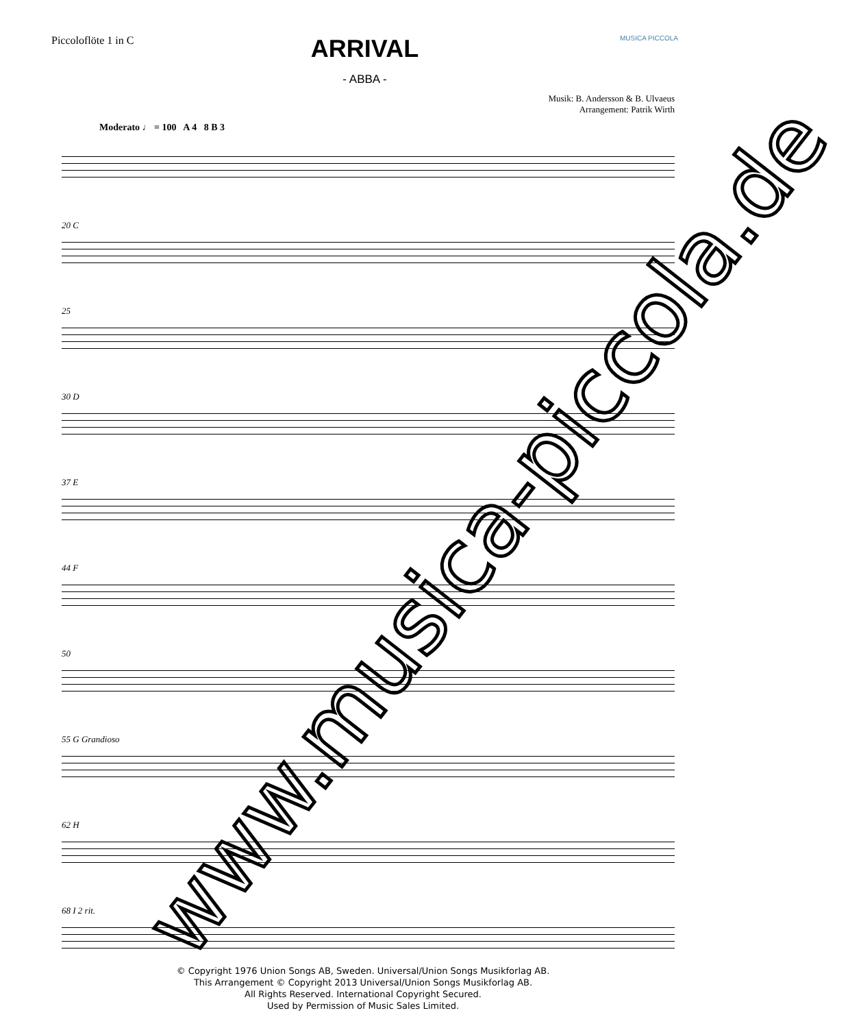Piccoloflöte 1 in C
ARRIVAL
- ABBA -
MUSICA PICCOLA
Musik: B. Andersson & B. Ulvaeus
Arrangement: Patrik Wirth
Moderato ♩ = 100 A 4 8 B 3
20 C
25
30 D
37 E
44 F
50
55 G Grandioso
62 H
68 I 2 rit.
© Copyright 1976 Union Songs AB, Sweden. Universal/Union Songs Musikforlag AB.
This Arrangement © Copyright 2013 Universal/Union Songs Musikforlag AB.
All Rights Reserved. International Copyright Secured.
Used by Permission of Music Sales Limited.
www.musica-piccola.de